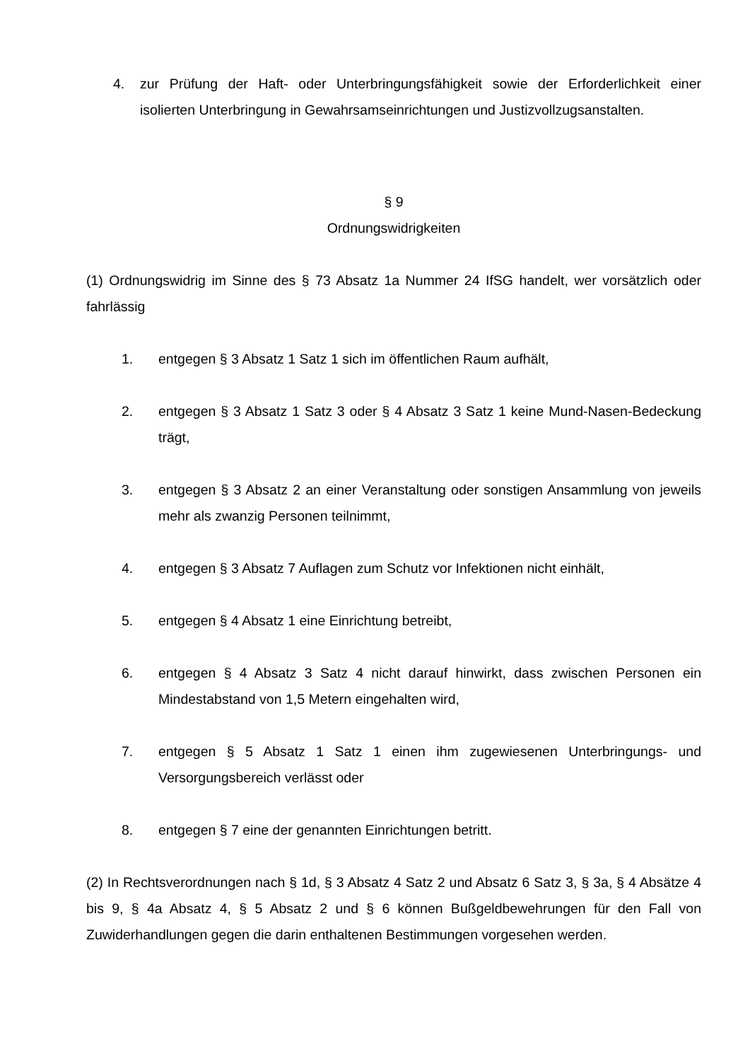4. zur Prüfung der Haft- oder Unterbringungsfähigkeit sowie der Erforderlichkeit einer isolierten Unterbringung in Gewahrsamseinrichtungen und Justizvollzugsanstalten.
§ 9
Ordnungswidrigkeiten
(1) Ordnungswidrig im Sinne des § 73 Absatz 1a Nummer 24 IfSG handelt, wer vorsätzlich oder fahrlässig
1. entgegen § 3 Absatz 1 Satz 1 sich im öffentlichen Raum aufhält,
2. entgegen § 3 Absatz 1 Satz 3 oder § 4 Absatz 3 Satz 1 keine Mund-Nasen-Bedeckung trägt,
3. entgegen § 3 Absatz 2 an einer Veranstaltung oder sonstigen Ansammlung von jeweils mehr als zwanzig Personen teilnimmt,
4. entgegen § 3 Absatz 7 Auflagen zum Schutz vor Infektionen nicht einhält,
5. entgegen § 4 Absatz 1 eine Einrichtung betreibt,
6. entgegen § 4 Absatz 3 Satz 4 nicht darauf hinwirkt, dass zwischen Personen ein Mindestabstand von 1,5 Metern eingehalten wird,
7. entgegen § 5 Absatz 1 Satz 1 einen ihm zugewiesenen Unterbringungs- und Versorgungsbereich verlässt oder
8. entgegen § 7 eine der genannten Einrichtungen betritt.
(2) In Rechtsverordnungen nach § 1d, § 3 Absatz 4 Satz 2 und Absatz 6 Satz 3, § 3a, § 4 Absätze 4 bis 9, § 4a Absatz 4, § 5 Absatz 2 und § 6 können Bußgeldbewehrungen für den Fall von Zuwiderhandlungen gegen die darin enthaltenen Bestimmungen vorgesehen werden.